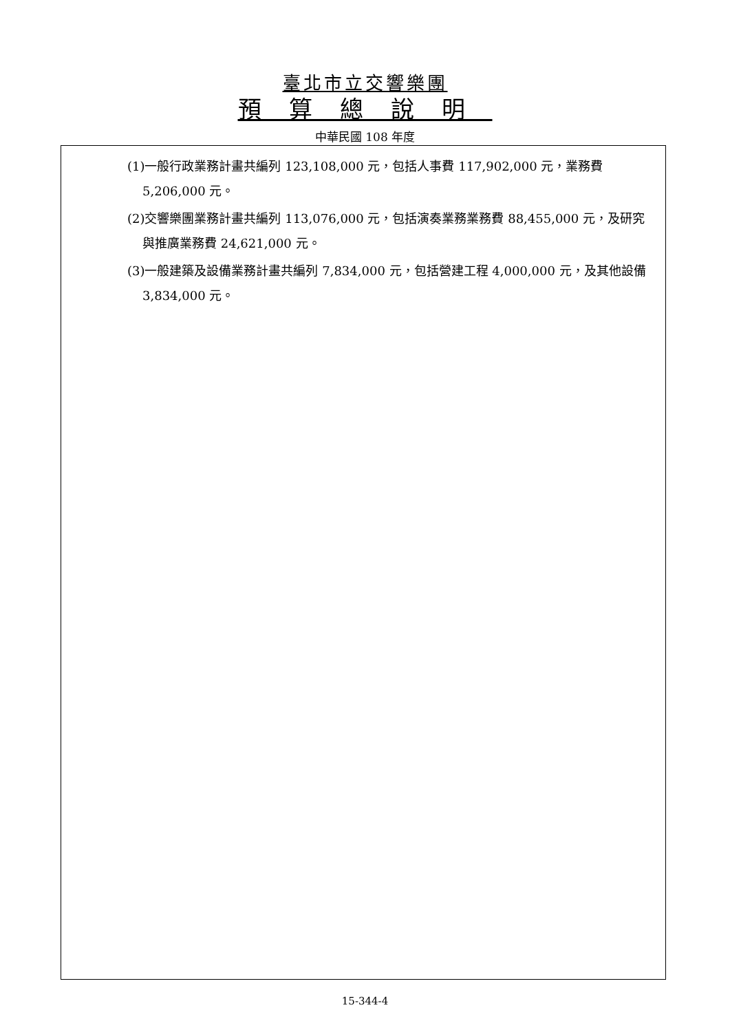臺北市立交響樂團
預算總說明
中華民國 108 年度
(1)一般行政業務計畫共編列 123,108,000 元，包括人事費 117,902,000 元，業務費 5,206,000 元。
(2)交響樂團業務計畫共編列 113,076,000 元，包括演奏業務業務費 88,455,000 元，及研究與推廣業務費 24,621,000 元。
(3)一般建築及設備業務計畫共編列 7,834,000 元，包括營建工程 4,000,000 元，及其他設備 3,834,000 元。
15-344-4